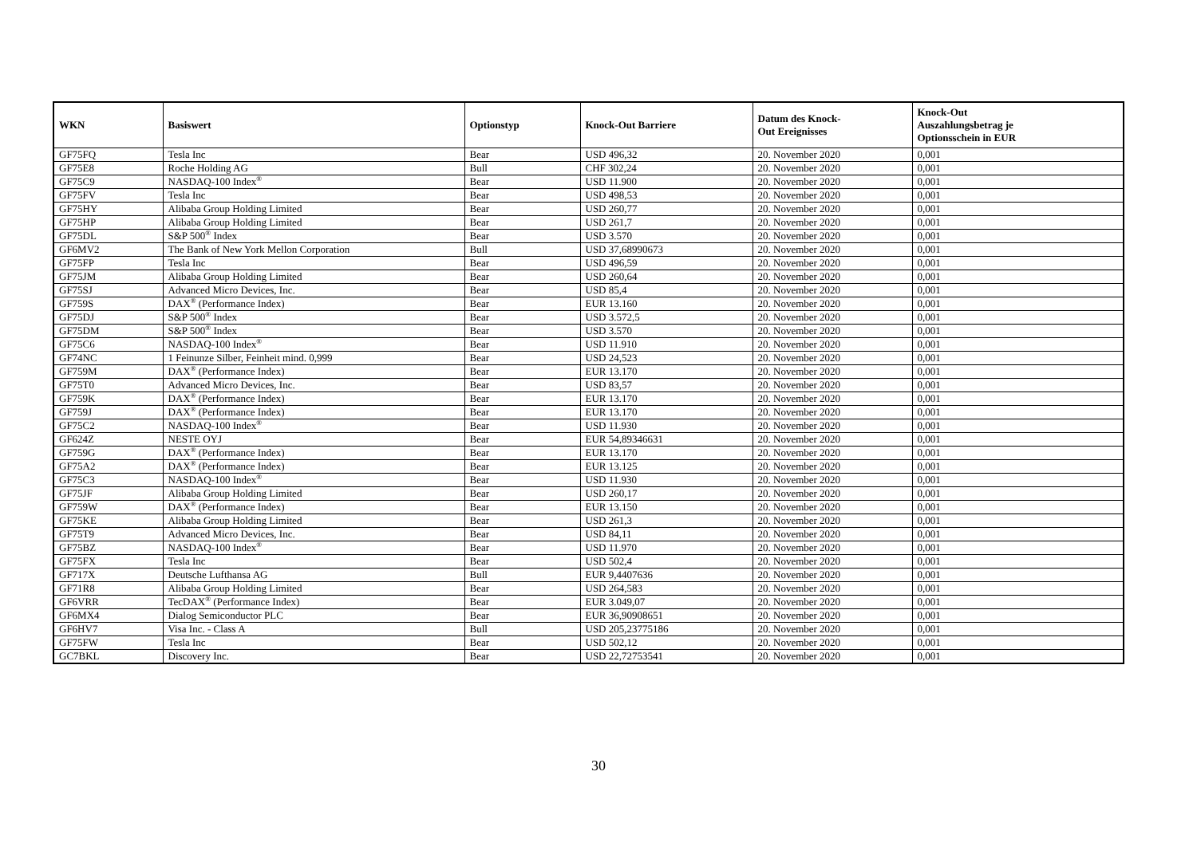| WKN | Basiswert | Optionstyp | Knock-Out Barriere | Datum des Knock- Out Ereignisses | Knock-Out Auszahlungsbetrag je Optionsschein in EUR |
| --- | --- | --- | --- | --- | --- |
| GF75FQ | Tesla Inc | Bear | USD 496,32 | 20. November 2020 | 0,001 |
| GF75E8 | Roche Holding AG | Bull | CHF 302,24 | 20. November 2020 | 0,001 |
| GF75C9 | NASDAQ-100 Index<sup>®</sup> | Bear | USD 11.900 | 20. November 2020 | 0,001 |
| GF75FV | Tesla Inc | Bear | USD 498,53 | 20. November 2020 | 0,001 |
| GF75HY | Alibaba Group Holding Limited | Bear | USD 260,77 | 20. November 2020 | 0,001 |
| GF75HP | Alibaba Group Holding Limited | Bear | USD 261,7 | 20. November 2020 | 0,001 |
| GF75DL | S&P 500<sup>®</sup> Index | Bear | USD 3.570 | 20. November 2020 | 0,001 |
| GF6MV2 | The Bank of New York Mellon Corporation | Bull | USD 37,68990673 | 20. November 2020 | 0,001 |
| GF75FP | Tesla Inc | Bear | USD 496,59 | 20. November 2020 | 0,001 |
| GF75JM | Alibaba Group Holding Limited | Bear | USD 260,64 | 20. November 2020 | 0,001 |
| GF75SJ | Advanced Micro Devices, Inc. | Bear | USD 85,4 | 20. November 2020 | 0,001 |
| GF759S | DAX<sup>®</sup> (Performance Index) | Bear | EUR 13.160 | 20. November 2020 | 0,001 |
| GF75DJ | S&P 500<sup>®</sup> Index | Bear | USD 3.572,5 | 20. November 2020 | 0,001 |
| GF75DM | S&P 500<sup>®</sup> Index | Bear | USD 3.570 | 20. November 2020 | 0,001 |
| GF75C6 | NASDAQ-100 Index<sup>®</sup> | Bear | USD 11.910 | 20. November 2020 | 0,001 |
| GF74NC | 1 Feinunze Silber, Feinheit mind. 0,999 | Bear | USD 24,523 | 20. November 2020 | 0,001 |
| GF759M | DAX<sup>®</sup> (Performance Index) | Bear | EUR 13.170 | 20. November 2020 | 0,001 |
| GF75T0 | Advanced Micro Devices, Inc. | Bear | USD 83,57 | 20. November 2020 | 0,001 |
| GF759K | DAX<sup>®</sup> (Performance Index) | Bear | EUR 13.170 | 20. November 2020 | 0,001 |
| GF759J | DAX<sup>®</sup> (Performance Index) | Bear | EUR 13.170 | 20. November 2020 | 0,001 |
| GF75C2 | NASDAQ-100 Index<sup>®</sup> | Bear | USD 11.930 | 20. November 2020 | 0,001 |
| GF624Z | NESTE OYJ | Bear | EUR 54,89346631 | 20. November 2020 | 0,001 |
| GF759G | DAX<sup>®</sup> (Performance Index) | Bear | EUR 13.170 | 20. November 2020 | 0,001 |
| GF75A2 | DAX<sup>®</sup> (Performance Index) | Bear | EUR 13.125 | 20. November 2020 | 0,001 |
| GF75C3 | NASDAQ-100 Index<sup>®</sup> | Bear | USD 11.930 | 20. November 2020 | 0,001 |
| GF75JF | Alibaba Group Holding Limited | Bear | USD 260,17 | 20. November 2020 | 0,001 |
| GF759W | DAX<sup>®</sup> (Performance Index) | Bear | EUR 13.150 | 20. November 2020 | 0,001 |
| GF75KE | Alibaba Group Holding Limited | Bear | USD 261,3 | 20. November 2020 | 0,001 |
| GF75T9 | Advanced Micro Devices, Inc. | Bear | USD 84,11 | 20. November 2020 | 0,001 |
| GF75BZ | NASDAQ-100 Index<sup>®</sup> | Bear | USD 11.970 | 20. November 2020 | 0,001 |
| GF75FX | Tesla Inc | Bear | USD 502,4 | 20. November 2020 | 0,001 |
| GF717X | Deutsche Lufthansa AG | Bull | EUR 9,4407636 | 20. November 2020 | 0,001 |
| GF71R8 | Alibaba Group Holding Limited | Bear | USD 264,583 | 20. November 2020 | 0,001 |
| GF6VRR | TecDAX<sup>®</sup> (Performance Index) | Bear | EUR 3.049,07 | 20. November 2020 | 0,001 |
| GF6MX4 | Dialog Semiconductor PLC | Bear | EUR 36,90908651 | 20. November 2020 | 0,001 |
| GF6HV7 | Visa Inc. - Class A | Bull | USD 205,23775186 | 20. November 2020 | 0,001 |
| GF75FW | Tesla Inc | Bear | USD 502,12 | 20. November 2020 | 0,001 |
| GC7BKL | Discovery Inc. | Bear | USD 22,72753541 | 20. November 2020 | 0,001 |
30